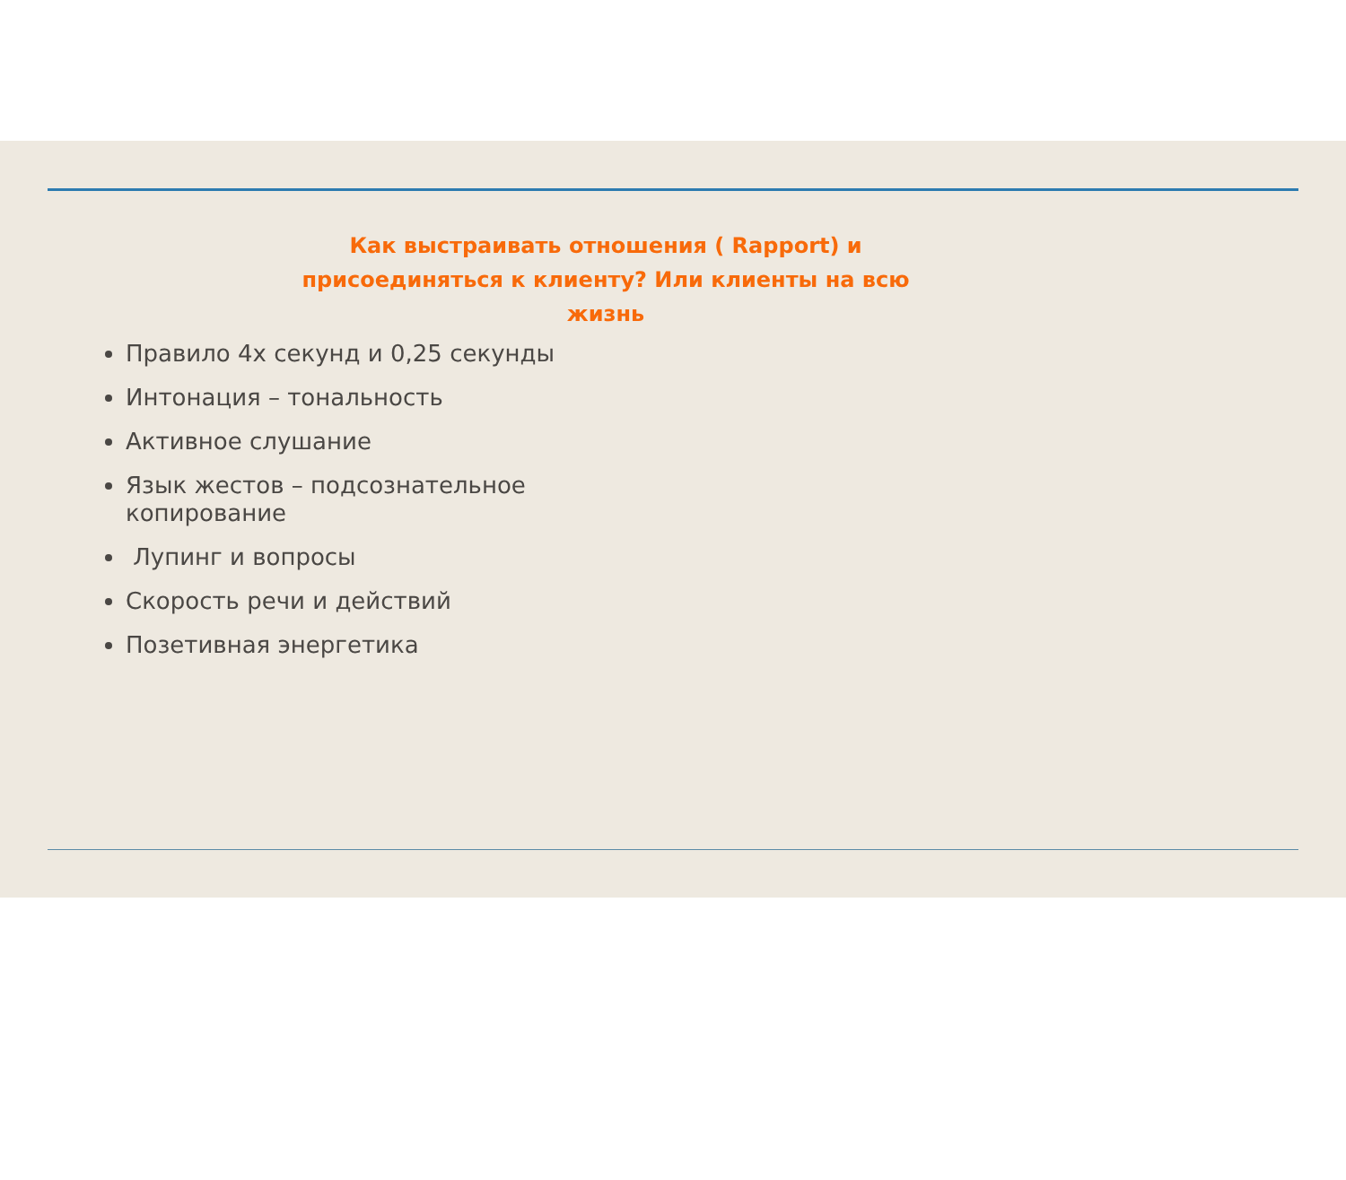Как выстраивать отношения ( Rapport) и присоединяться к клиенту? Или клиенты на всю жизнь
Правило 4х секунд и 0,25 секунды
Интонация – тональность
Активное слушание
Язык жестов – подсознательное копирование
Лупинг и вопросы
Скорость речи и действий
Позетивная энергетика